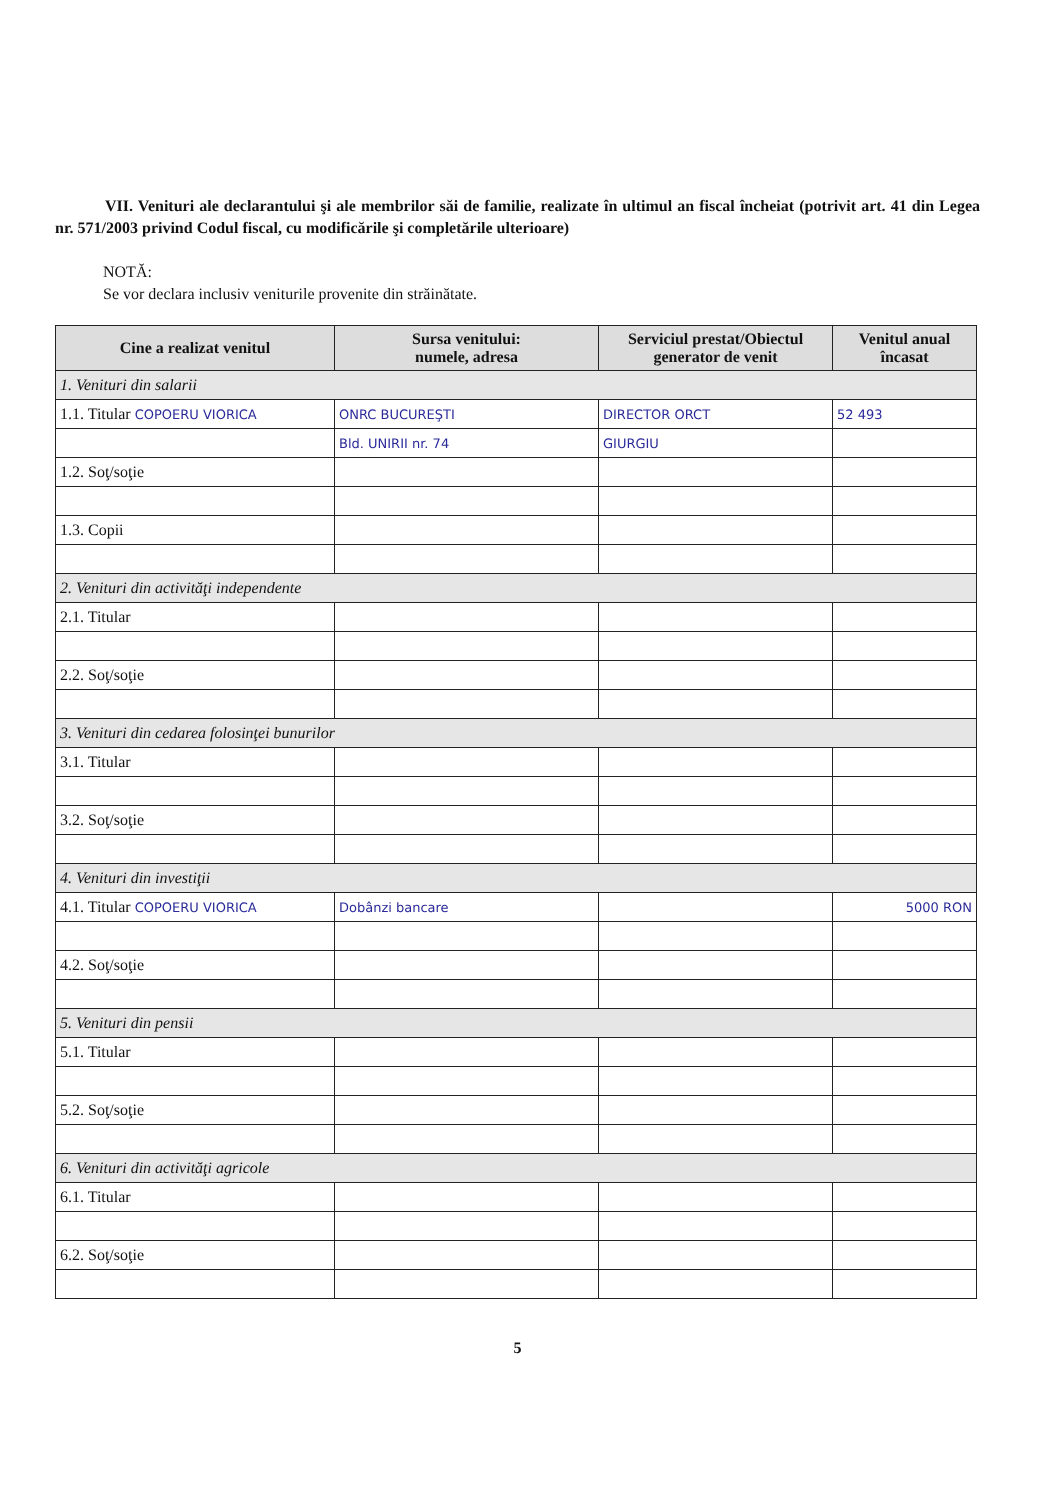VII. Venituri ale declarantului şi ale membrilor săi de familie, realizate în ultimul an fiscal încheiat (potrivit art. 41 din Legea nr. 571/2003 privind Codul fiscal, cu modificările şi completările ulterioare)
NOTĂ:
Se vor declara inclusiv veniturile provenite din străinătate.
| Cine a realizat venitul | Sursa venitului: numele, adresa | Serviciul prestat/Obiectul generator de venit | Venitul anual încasat |
| --- | --- | --- | --- |
| 1. Venituri din salarii | | | |
| 1.1. Titular COPOERU VIORICA | ONRC BUCUREŞTI | DIRECTOR ORCT | 52 493 |
| | Bld. UNIRII nr. 74 | GIURGIU | |
| 1.2. Soţ/soţie | | | |
| 1.3. Copii | | | |
| 2. Venituri din activităţi independente | | | |
| 2.1. Titular | | | |
| 2.2. Soţ/soţie | | | |
| 3. Venituri din cedarea folosinţei bunurilor | | | |
| 3.1. Titular | | | |
| 3.2. Soţ/soţie | | | |
| 4. Venituri din investiţii | | | |
| 4.1. Titular COPOERU VIORICA | Dobânzi bancare | | 5000 RON |
| 4.2. Soţ/soţie | | | |
| 5. Venituri din pensii | | | |
| 5.1. Titular | | | |
| 5.2. Soţ/soţie | | | |
| 6. Venituri din activităţi agricole | | | |
| 6.1. Titular | | | |
| 6.2. Soţ/soţie | | | |
5